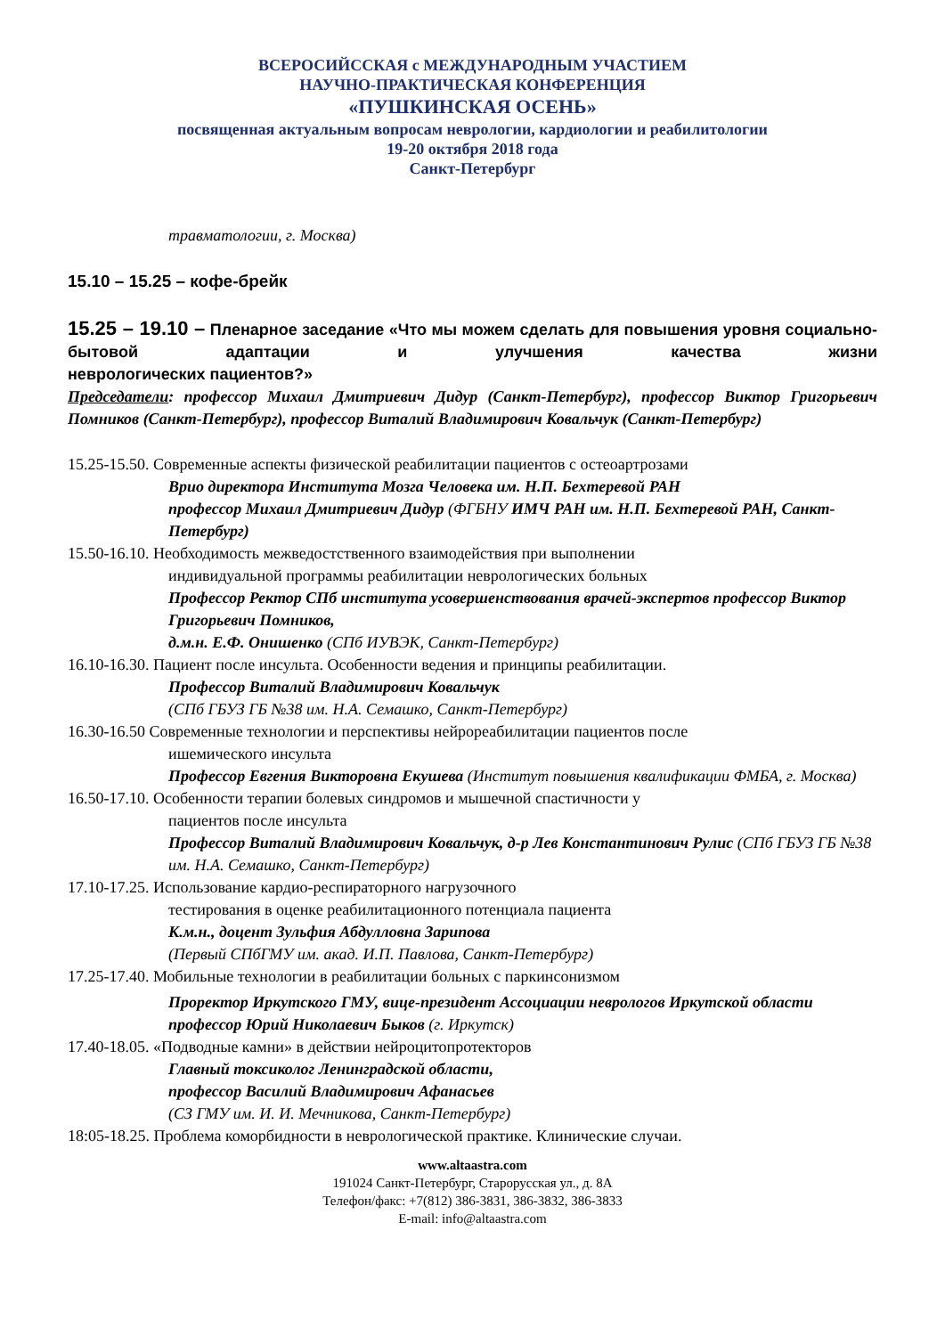ВСЕРОСИЙССКАЯ с МЕЖДУНАРОДНЫМ УЧАСТИЕМ
НАУЧНО-ПРАКТИЧЕСКАЯ КОНФЕРЕНЦИЯ
«ПУШКИНСКАЯ ОСЕНЬ»
посвященная актуальным вопросам неврологии, кардиологии и реабилитологии
19-20 октября 2018 года
Санкт-Петербург
травматологии, г. Москва)
15.10 – 15.25 – кофе-брейк
15.25 – 19.10 – Пленарное заседание «Что мы можем сделать для повышения уровня социально-бытовой адаптации и улучшения качества жизни
неврологических пациентов?»
Председатели: профессор Михаил Дмитриевич Дидур (Санкт-Петербург), профессор Виктор Григорьевич Помников (Санкт-Петербург), профессор Виталий Владимирович Ковальчук (Санкт-Петербург)
15.25-15.50. Современные аспекты физической реабилитации пациентов с остеоартрозами
Врио директора Института Мозга Человека им. Н.П. Бехтеревой РАН
профессор Михаил Дмитриевич Дидур (ФГБНУ ИМЧ РАН им. Н.П. Бехтеревой РАН, Санкт-Петербург)
15.50-16.10. Необходимость межведостственного взаимодействия при выполнении
индивидуальной программы реабилитации неврологических больных
Профессор Ректор СПб института усовершенствования врачей-экспертов профессор Виктор Григорьевич Помников,
д.м.н. Е.Ф. Онишенко (СПб ИУВЭК, Санкт-Петербург)
16.10-16.30. Пациент после инсульта. Особенности ведения и принципы реабилитации.
Профессор Виталий Владимирович Ковальчук
(СПб ГБУЗ ГБ №38 им. Н.А. Семашко, Санкт-Петербург)
16.30-16.50 Современные технологии и перспективы нейрореабилитации пациентов после
ишемического инсульта
Профессор Евгения Викторовна Екушева (Институт повышения квалификации ФМБА, г. Москва)
16.50-17.10. Особенности терапии болевых синдромов и мышечной спастичности у
пациентов после инсульта
Профессор Виталий Владимирович Ковальчук, д-р Лев Константинович Рулис (СПб ГБУЗ ГБ №38 им. Н.А. Семашко, Санкт-Петербург)
17.10-17.25. Использование кардио-респираторного нагрузочного
тестирования в оценке реабилитационного потенциала пациента
К.м.н., доцент Зульфия Абдулловна Зарипова
(Первый СПбГМУ им. акад. И.П. Павлова, Санкт-Петербург)
17.25-17.40. Мобильные технологии в реабилитации больных с паркинсонизмом
Проректор Иркутского ГМУ, вице-президент Ассоциации неврологов Иркутской области профессор Юрий Николаевич Быков (г. Иркутск)
17.40-18.05. «Подводные камни» в действии нейроцитопротекторов
Главный токсиколог Ленинградской области,
профессор Василий Владимирович Афанасьев
(СЗ ГМУ им. И. И. Мечникова, Санкт-Петербург)
18:05-18.25. Проблема коморбидности в неврологической практике. Клинические случаи.
www.altaastra.com
191024 Санкт-Петербург, Старорусская ул., д. 8А
Телефон/факс: +7(812) 386-3831, 386-3832, 386-3833
E-mail: info@altaastra.com